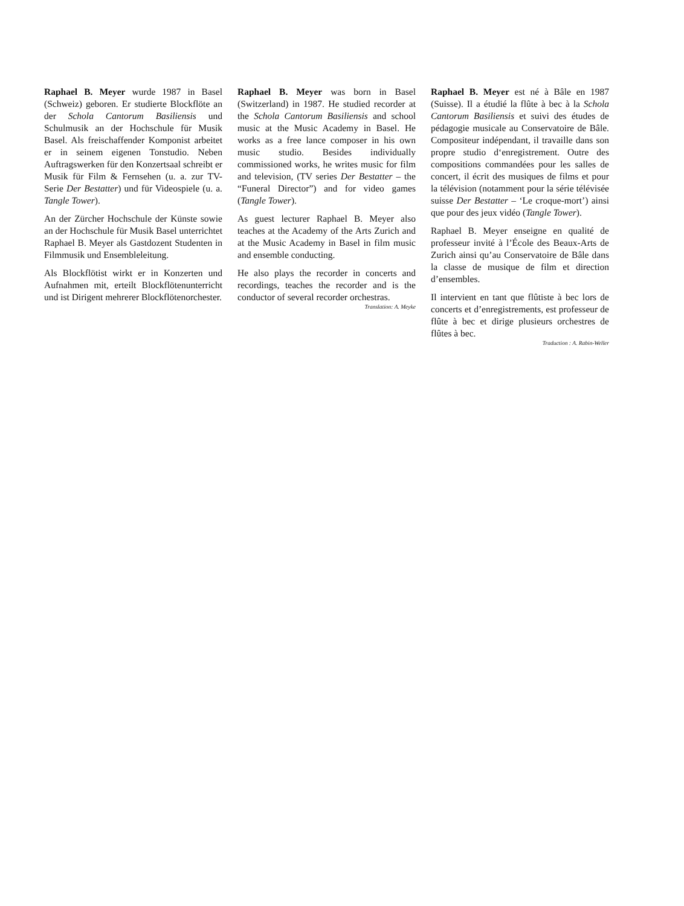Raphael B. Meyer wurde 1987 in Basel (Schweiz) geboren. Er studierte Blockflöte an der Schola Cantorum Basiliensis und Schulmusik an der Hochschule für Musik Basel. Als freischaffender Komponist arbeitet er in seinem eigenen Tonstudio. Neben Auftragswerken für den Konzertsaal schreibt er Musik für Film & Fernsehen (u. a. zur TV-Serie Der Bestatter) und für Videospiele (u. a. Tangle Tower).
An der Zürcher Hochschule der Künste sowie an der Hochschule für Musik Basel unterrichtet Raphael B. Meyer als Gastdozent Studenten in Filmmusik und Ensembleleitung.
Als Blockflötist wirkt er in Konzerten und Aufnahmen mit, erteilt Blockflötenunterricht und ist Dirigent mehrerer Blockflötenorchester.
Raphael B. Meyer was born in Basel (Switzerland) in 1987. He studied recorder at the Schola Cantorum Basiliensis and school music at the Music Academy in Basel. He works as a free lance composer in his own music studio. Besides individually commissioned works, he writes music for film and television, (TV series Der Bestatter – the “Funeral Director”) and for video games (Tangle Tower).
As guest lecturer Raphael B. Meyer also teaches at the Academy of the Arts Zurich and at the Music Academy in Basel in film music and ensemble conducting.
He also plays the recorder in concerts and recordings, teaches the recorder and is the conductor of several recorder orchestras.
Translation: A. Meyke
Raphael B. Meyer est né à Bâle en 1987 (Suisse). Il a étudié la flûte à bec à la Schola Cantorum Basiliensis et suivi des études de pédagogie musicale au Conservatoire de Bâle. Compositeur indépendant, il travaille dans son propre studio d‘enregistrement. Outre des compositions commandées pour les salles de concert, il écrit des musiques de films et pour la télévision (notamment pour la série télévisée suisse Der Bestatter – ‘Le croque-mort’) ainsi que pour des jeux vidéo (Tangle Tower).
Raphael B. Meyer enseigne en qualité de professeur invité à l’École des Beaux-Arts de Zurich ainsi qu’au Conservatoire de Bâle dans la classe de musique de film et direction d’ensembles.
Il intervient en tant que flûtiste à bec lors de concerts et d’enregistrements, est professeur de flûte à bec et dirige plusieurs orchestres de flûtes à bec.
Traduction : A. Rabin-Weller